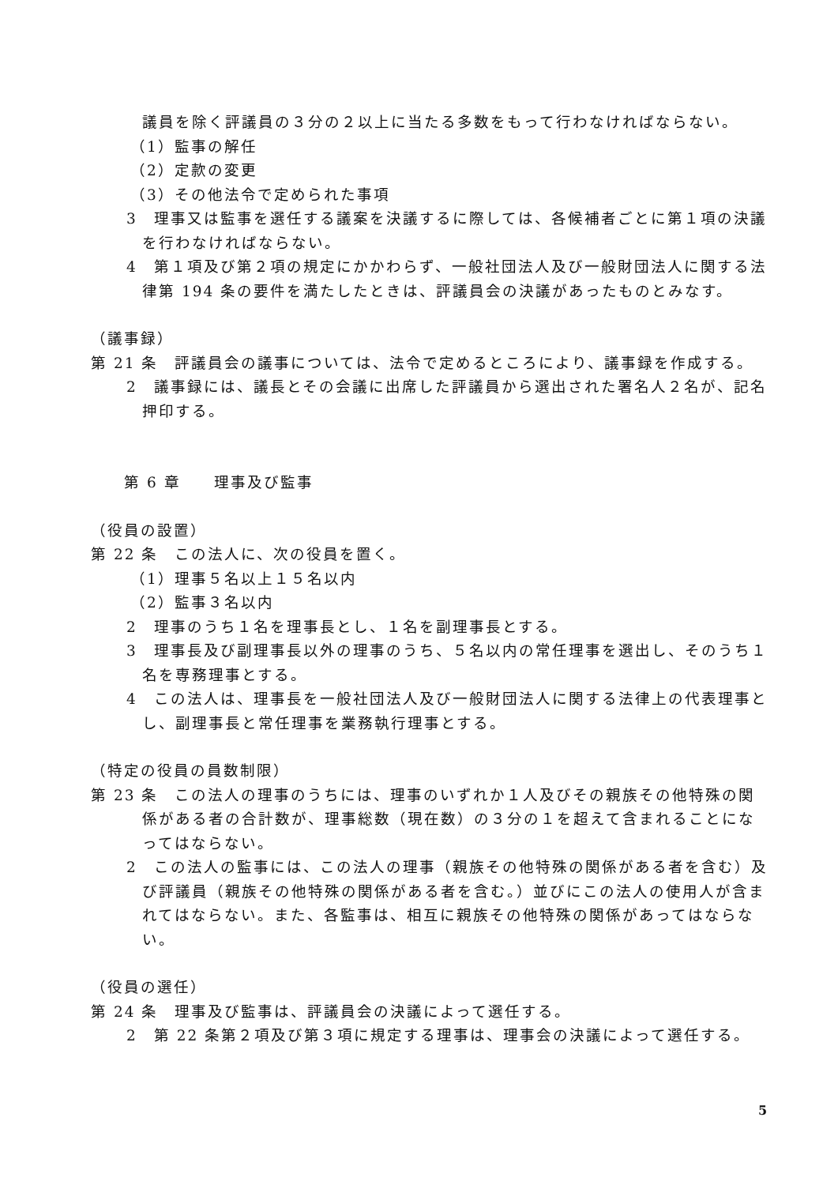議員を除く評議員の３分の２以上に当たる多数をもって行わなければならない。
（1）監事の解任
（2）定款の変更
（3）その他法令で定められた事項
3　理事又は監事を選任する議案を決議するに際しては、各候補者ごとに第１項の決議を行わなければならない。
4　第１項及び第２項の規定にかかわらず、一般社団法人及び一般財団法人に関する法律第 194 条の要件を満たしたときは、評議員会の決議があったものとみなす。
（議事録）
第 21 条　評議員会の議事については、法令で定めるところにより、議事録を作成する。
2　議事録には、議長とその会議に出席した評議員から選出された署名人２名が、記名押印する。
第 6 章　　理事及び監事
（役員の設置）
第 22 条　この法人に、次の役員を置く。
（1）理事５名以上１５名以内
（2）監事３名以内
2　理事のうち１名を理事長とし、１名を副理事長とする。
3　理事長及び副理事長以外の理事のうち、５名以内の常任理事を選出し、そのうち１名を専務理事とする。
4　この法人は、理事長を一般社団法人及び一般財団法人に関する法律上の代表理事とし、副理事長と常任理事を業務執行理事とする。
（特定の役員の員数制限）
第 23 条　この法人の理事のうちには、理事のいずれか１人及びその親族その他特殊の関係がある者の合計数が、理事総数（現在数）の３分の１を超えて含まれることになってはならない。
2　この法人の監事には、この法人の理事（親族その他特殊の関係がある者を含む）及び評議員（親族その他特殊の関係がある者を含む。）並びにこの法人の使用人が含まれてはならない。また、各監事は、相互に親族その他特殊の関係があってはならない。
（役員の選任）
第 24 条　理事及び監事は、評議員会の決議によって選任する。
2　第 22 条第２項及び第３項に規定する理事は、理事会の決議によって選任する。
5